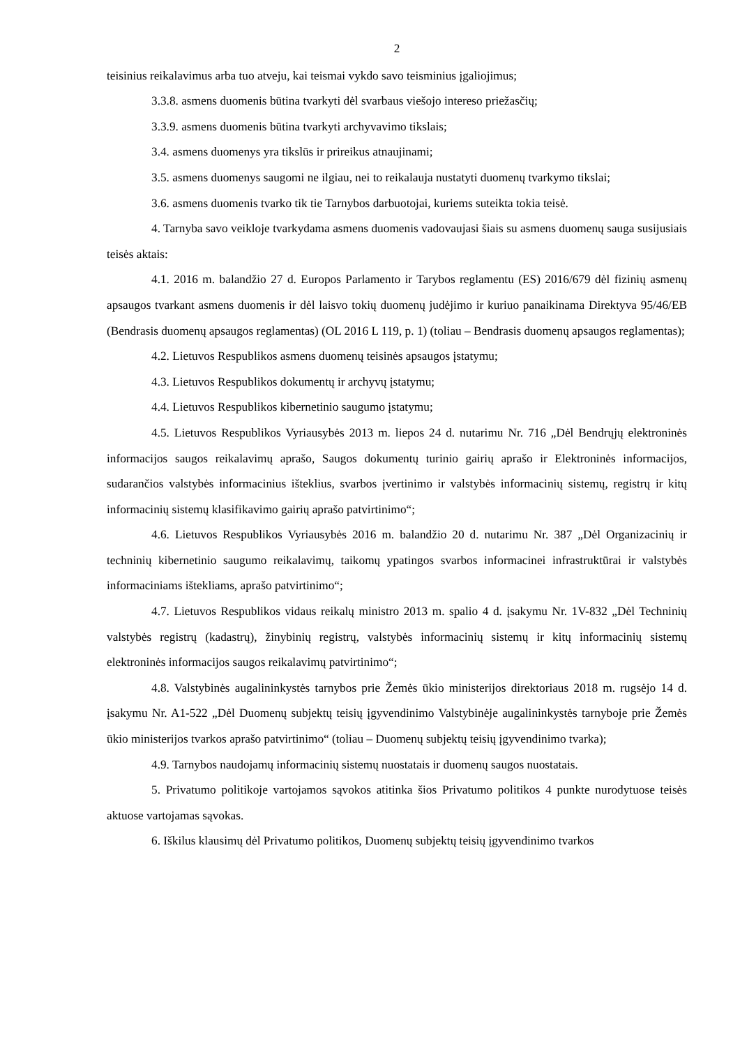2
teisinius reikalavimus arba tuo atveju, kai teismai vykdo savo teisminius įgaliojimus;
3.3.8. asmens duomenis būtina tvarkyti dėl svarbaus viešojo intereso priežasčių;
3.3.9. asmens duomenis būtina tvarkyti archyvavimo tikslais;
3.4. asmens duomenys yra tikslūs ir prireikus atnaujinami;
3.5. asmens duomenys saugomi ne ilgiau, nei to reikalauja nustatyti duomenų tvarkymo tikslai;
3.6. asmens duomenis tvarko tik tie Tarnybos darbuotojai, kuriems suteikta tokia teisė.
4. Tarnyba savo veikloje tvarkydama asmens duomenis vadovaujasi šiais su asmens duomenų sauga susijusiais teisės aktais:
4.1. 2016 m. balandžio 27 d. Europos Parlamento ir Tarybos reglamentu (ES) 2016/679 dėl fizinių asmenų apsaugos tvarkant asmens duomenis ir dėl laisvo tokių duomenų judėjimo ir kuriuo panaikinama Direktyva 95/46/EB (Bendrasis duomenų apsaugos reglamentas) (OL 2016 L 119, p. 1) (toliau – Bendrasis duomenų apsaugos reglamentas);
4.2. Lietuvos Respublikos asmens duomenų teisinės apsaugos įstatymu;
4.3. Lietuvos Respublikos dokumentų ir archyvų įstatymu;
4.4. Lietuvos Respublikos kibernetinio saugumo įstatymu;
4.5. Lietuvos Respublikos Vyriausybės 2013 m. liepos 24 d. nutarimu Nr. 716 „Dėl Bendrųjų elektroninės informacijos saugos reikalavimų aprašo, Saugos dokumentų turinio gairių aprašo ir Elektroninės informacijos, sudarančios valstybės informacinius išteklius, svarbos įvertinimo ir valstybės informacinių sistemų, registrų ir kitų informacinių sistemų klasifikavimo gairių aprašo patvirtinimo“;
4.6. Lietuvos Respublikos Vyriausybės 2016 m. balandžio 20 d. nutarimu Nr. 387 „Dėl Organizacinių ir techninių kibernetinio saugumo reikalavimų, taikomų ypatingos svarbos informacinei infrastruktūrai ir valstybės informaciniams ištekliams, aprašo patvirtinimo“;
4.7. Lietuvos Respublikos vidaus reikalų ministro 2013 m. spalio 4 d. įsakymu Nr. 1V-832 „Dėl Techninių valstybės registrų (kadastrų), žinybinių registrų, valstybės informacinių sistemų ir kitų informacinių sistemų elektroninės informacijos saugos reikalavimų patvirtinimo“;
4.8. Valstybinės augalininkystės tarnybos prie Žemės ūkio ministerijos direktoriaus 2018 m. rugsėjo 14 d. įsakymu Nr. A1-522 „Dėl Duomenų subjektų teisių įgyvendinimo Valstybinėje augalininkystės tarnyboje prie Žemės ūkio ministerijos tvarkos aprašo patvirtinimo“ (toliau – Duomenų subjektų teisių įgyvendinimo tvarka);
4.9. Tarnybos naudojamų informacinių sistemų nuostatais ir duomenų saugos nuostatais.
5. Privatumo politikoje vartojamos sąvokos atitinka šios Privatumo politikos 4 punkte nurodytuose teisės aktuose vartojamas sąvokas.
6. Iškilus klausimų dėl Privatumo politikos, Duomenų subjektų teisių įgyvendinimo tvarkos